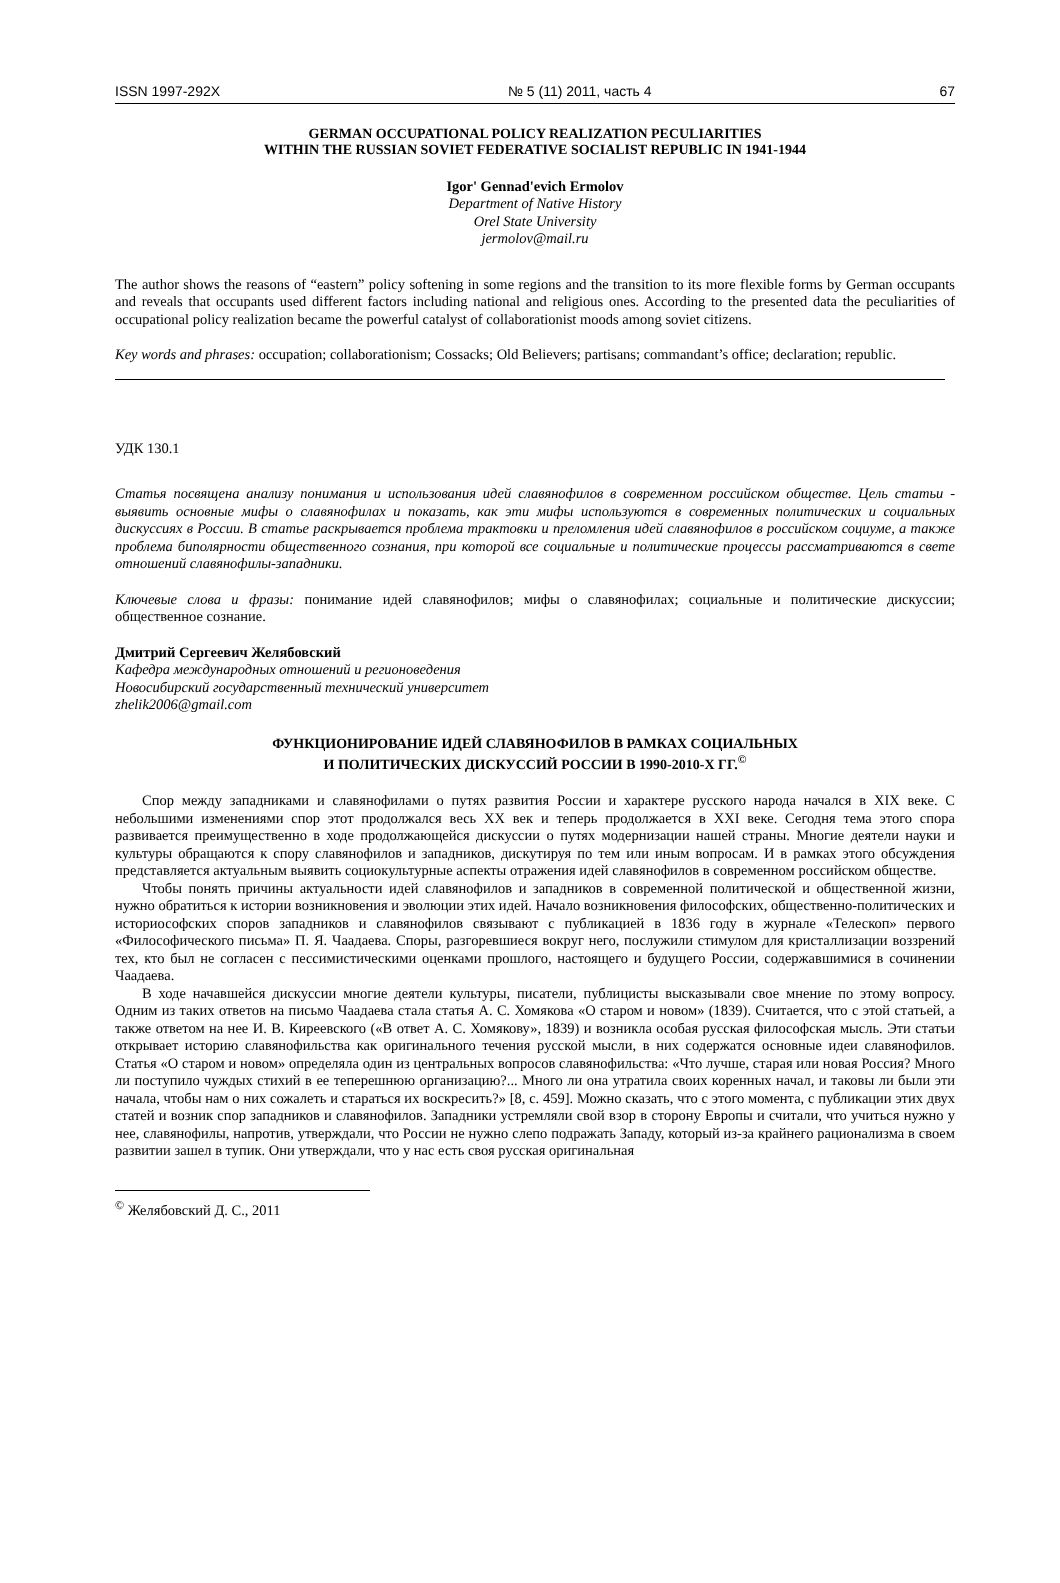ISSN 1997-292X № 5 (11) 2011, часть 4 67
GERMAN OCCUPATIONAL POLICY REALIZATION PECULIARITIES
WITHIN THE RUSSIAN SOVIET FEDERATIVE SOCIALIST REPUBLIC IN 1941-1944
Igor' Gennad'evich Ermolov
Department of Native History
Orel State University
jermolov@mail.ru
The author shows the reasons of “eastern” policy softening in some regions and the transition to its more flexible forms by German occupants and reveals that occupants used different factors including national and religious ones. According to the presented data the peculiarities of occupational policy realization became the powerful catalyst of collaborationist moods among soviet citizens.
Key words and phrases: occupation; collaborationism; Cossacks; Old Believers; partisans; commandant’s office; declaration; republic.
УДК 130.1
Статья посвящена анализу понимания и использования идей славянофилов в современном российском обществе. Цель статьи - выявить основные мифы о славянофилах и показать, как эти мифы используются в современных политических и социальных дискуссиях в России. В статье раскрывается проблема трактовки и преломления идей славянофилов в российском социуме, а также проблема биполярности общественного сознания, при которой все социальные и политические процессы рассматриваются в свете отношений славянофилы-западники.
Ключевые слова и фразы: понимание идей славянофилов; мифы о славянофилах; социальные и политические дискуссии; общественное сознание.
Дмитрий Сергеевич Желябовский
Кафедра международных отношений и регионоведения
Новосибирский государственный технический университет
zhelik2006@gmail.com
ФУНКЦИОНИРОВАНИЕ ИДЕЙ СЛАВЯНОФИЛОВ В РАМКАХ СОЦИАЛЬНЫХ
И ПОЛИТИЧЕСКИХ ДИСКУССИЙ РОССИИ В 1990-2010-Х ГГ.<sup>©</sup>
Спор между западниками и славянофилами о путях развития России и характере русского народа начался в XIX веке. С небольшими изменениями спор этот продолжался весь XX век и теперь продолжается в XXI веке. Сегодня тема этого спора развивается преимущественно в ходе продолжающейся дискуссии о путях модернизации нашей страны. Многие деятели науки и культуры обращаются к спору славянофилов и западников, дискутируя по тем или иным вопросам. И в рамках этого обсуждения представляется актуальным выявить социокультурные аспекты отражения идей славянофилов в современном российском обществе.
Чтобы понять причины актуальности идей славянофилов и западников в современной политической и общественной жизни, нужно обратиться к истории возникновения и эволюции этих идей. Начало возникновения философских, общественно-политических и историософских споров западников и славянофилов связывают с публикацией в 1836 году в журнале «Телескоп» первого «Философического письма» П. Я. Чаадаева. Споры, разгоревшиеся вокруг него, послужили стимулом для кристаллизации воззрений тех, кто был не согласен с пессимистическими оценками прошлого, настоящего и будущего России, содержавшимися в сочинении Чаадаева.
В ходе начавшейся дискуссии многие деятели культуры, писатели, публицисты высказывали свое мнение по этому вопросу. Одним из таких ответов на письмо Чаадаева стала статья А. С. Хомякова «О старом и новом» (1839). Считается, что с этой статьей, а также ответом на нее И. В. Киреевского («В ответ А. С. Хомякову», 1839) и возникла особая русская философская мысль. Эти статьи открывает историю славянофильства как оригинального течения русской мысли, в них содержатся основные идеи славянофилов. Статья «О старом и новом» определяла один из центральных вопросов славянофильства: «Что лучше, старая или новая Россия? Много ли поступило чуждых стихий в ее теперешнюю организацию?... Много ли она утратила своих коренных начал, и таковы ли были эти начала, чтобы нам о них сожалеть и стараться их воскресить?» [8, с. 459]. Можно сказать, что с этого момента, с публикации этих двух статей и возник спор западников и славянофилов. Западники устремляли свой взор в сторону Европы и считали, что учиться нужно у нее, славянофилы, напротив, утверждали, что России не нужно слепо подражать Западу, который из-за крайнего рационализма в своем развитии зашел в тупик. Они утверждали, что у нас есть своя русская оригинальная
<sup>©</sup> Желябовский Д. С., 2011